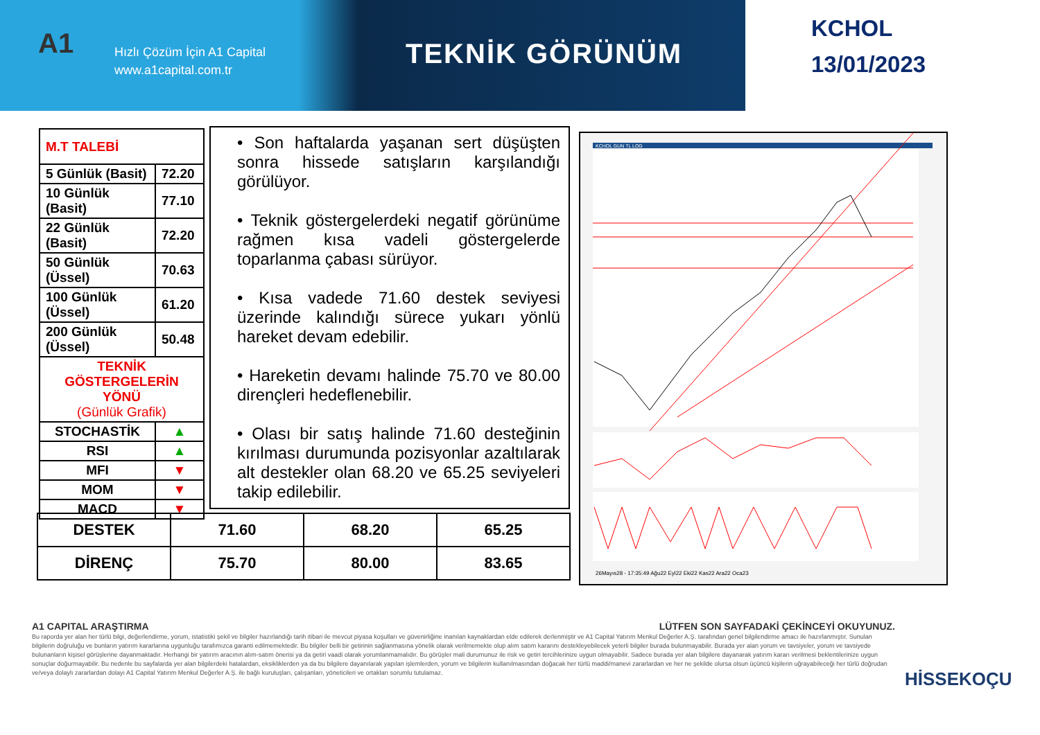A1
Hızlı Çözüm İçin A1 Capital
www.a1capital.com.tr
TEKNİK GÖRÜNÜM
KCHOL
13/01/2023
| M.T TALEBİ | |
| 5 Günlük (Basit) | 72.20 |
| 10 Günlük (Basit) | 77.10 |
| 22 Günlük (Basit) | 72.20 |
| 50 Günlük (Üssel) | 70.63 |
| 100 Günlük (Üssel) | 61.20 |
| 200 Günlük (Üssel) | 50.48 |
| TEKNİK GÖSTERGELERİN YÖNÜ (Günlük Grafik) | |
| STOCHASTİK | ▲ |
| RSI | ▲ |
| MFI | ▼ |
| MOM | ▼ |
| MACD | ▼ |
• Son haftalarda yaşanan sert düşüşten sonra hissede satışların karşılandığı görülüyor.
• Teknik göstergelerdeki negatif görünüme rağmen kısa vadeli göstergelerde toparlanma çabası sürüyor.
• Kısa vadede 71.60 destek seviyesi üzerinde kalındığı sürece yukarı yönlü hareket devam edebilir.
• Hareketin devamı halinde 75.70 ve 80.00 dirençleri hedeflenebilir.
• Olası bir satış halinde 71.60 desteğinin kırılması durumunda pozisyonlar azaltılarak alt destekler olan 68.20 ve 65.25 seviyeleri takip edilebilir.
KCHOL GUN TL LOG
26Mayıs28 - 17:35:49 Ağu22 Eyl22 Eki22 Kas22 Ara22 Oca23
| DESTEK | 71.60 | 68.20 | 65.25 |
| DİRENÇ | 75.70 | 80.00 | 83.65 |
A1 CAPITAL ARAŞTIRMA LÜTFEN SON SAYFADAKİ ÇEKİNCEYİ OKUYUNUZ.
Bu raporda yer alan her türlü bilgi, değerlendirme, yorum, istatistiki şekil ve bilgiler hazırlandığı tarih itibari ile mevcut piyasa koşulları ve güvenirliğine inanılan kaynaklardan elde edilerek derlenmiştir ve A1 Capital Yatırım Menkul Değerler A.Ş. tarafından genel bilgilendirme amacı ile hazırlanmıştır. Sunulan bilgilerin doğruluğu ve bunların yatırım kararlarına uygunluğu tarafımızca garanti edilmemektedir. Bu bilgiler belli bir getirinin sağlanmasına yönelik olarak verilmemekte olup alım satım kararını destekleyebilecek yeterli bilgiler burada bulunmayabilir. Burada yer alan yorum ve tavsiyeler, yorum ve tavsiyede bulunanların kişisel görüşlerine dayanmaktadır. Herhangi bir yatırım aracının alım-satım önerisi ya da getiri vaadi olarak yorumlanmamalıdır. Bu görüşler mali durumunuz ile risk ve getiri tercihlerinize uygun olmayabilir. Sadece burada yer alan bilgilere dayanarak yatırım kararı verilmesi beklentilerinize uygun sonuçlar doğurmayabilir. Bu nedenle bu sayfalarda yer alan bilgilerdeki hatalardan, eksikliklerden ya da bu bilgilere dayanılarak yapılan işlemlerden, yorum ve bilgilerin kullanılmasından doğacak her türlü maddi/manevi zararlardan ve her ne şekilde olursa olsun üçüncü kişilerin uğrayabileceği her türlü doğrudan ve/veya dolaylı zararlardan dolayı A1 Capital Yatırım Menkul Değerler A.Ş. ile bağlı kuruluşları, çalışanları, yöneticileri ve ortakları sorumlu tutulamaz.
HİSSEKOÇU